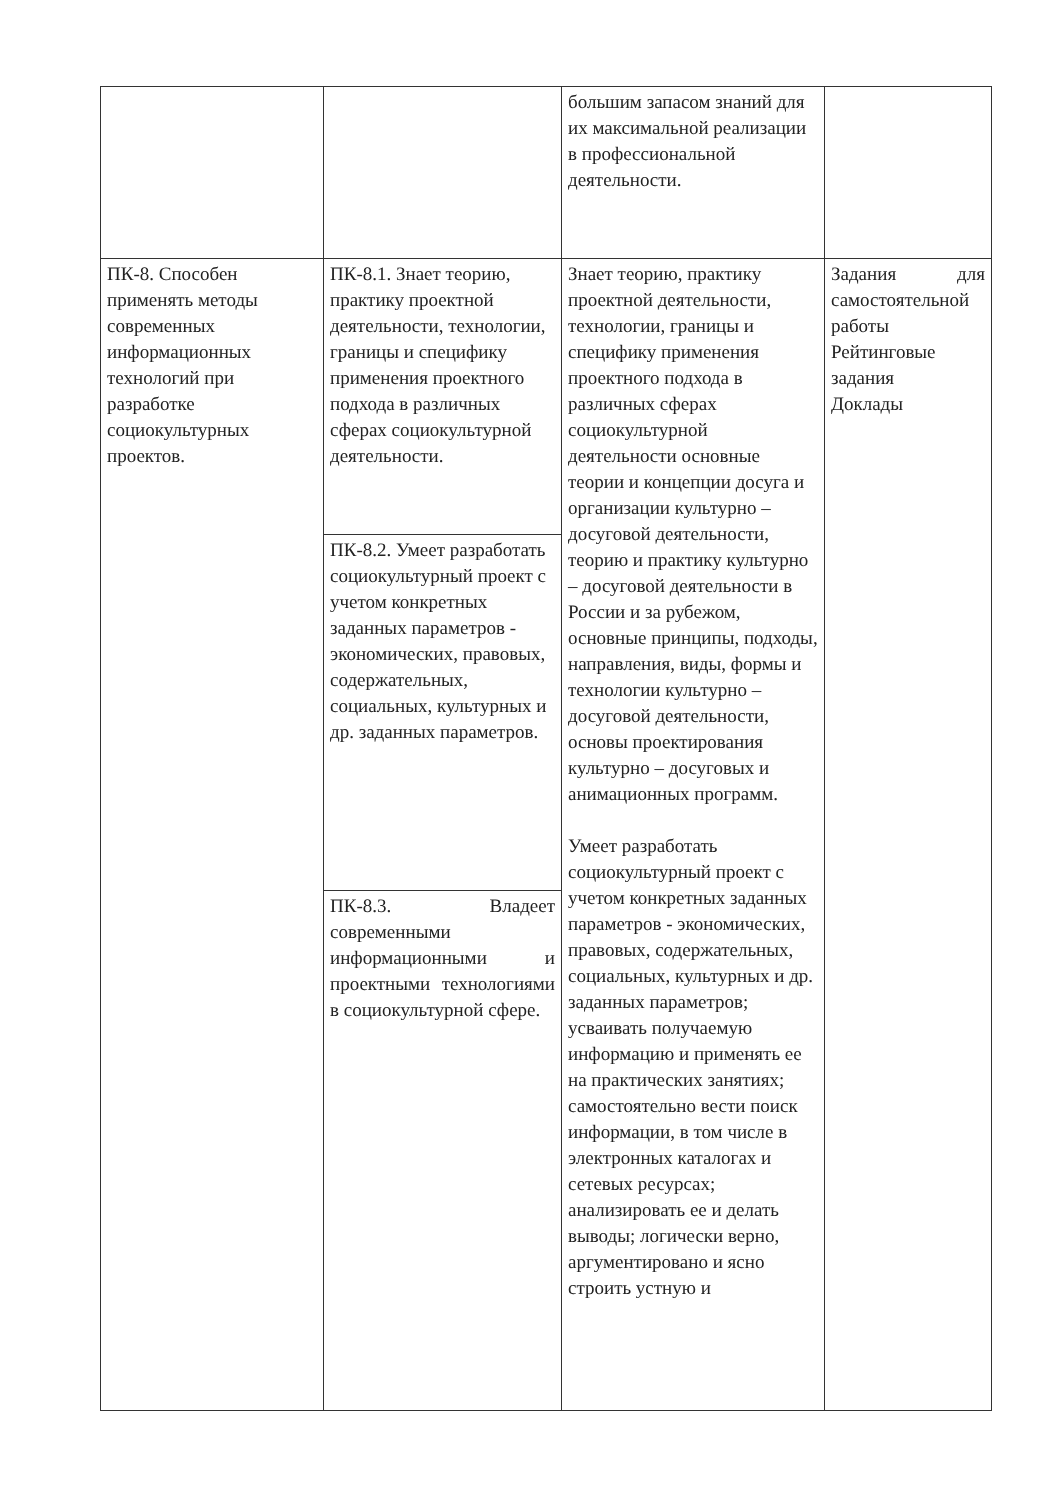| | | большим запасом знаний для их максимальной реализации в профессиональной деятельности. | |
| ПК-8. Способен применять методы современных информационных технологий при разработке социокультурных проектов. | ПК-8.1. Знает теорию, практику проектной деятельности, технологии, границы и специфику применения проектного подхода в различных сферах социокультурной деятельности. | Знает теорию, практику проектной деятельности, технологии, границы и специфику применения проектного подхода в различных сферах социокультурной деятельности основные теории и концепции досуга и организации культурно – досуговой деятельности, теорию и практику культурно – досуговой деятельности в России и за рубежом, основные принципы, подходы, направления, виды, формы и технологии культурно – досуговой деятельности, основы проектирования культурно – досуговых и анимационных программ. Умеет разработать социокультурный проект с учетом конкретных заданных параметров - экономических, правовых, содержательных, социальных, культурных и др. заданных параметров; усваивать получаемую информацию и применять ее на практических занятиях; самостоятельно вести поиск информации, в том числе в электронных каталогах и сетевых ресурсах; анализировать ее и делать выводы; логически верно, аргументировано и ясно строить устную и | Задания для самостоятельной работы Рейтинговые задания Доклады |
| | ПК-8.2. Умеет разработать социокультурный проект с учетом конкретных заданных параметров - экономических, правовых, содержательных, социальных, культурных и др. заданных параметров. | | |
| | ПК-8.3. Владеет современными информационными и проектными технологиями в социокультурной сфере. | | |